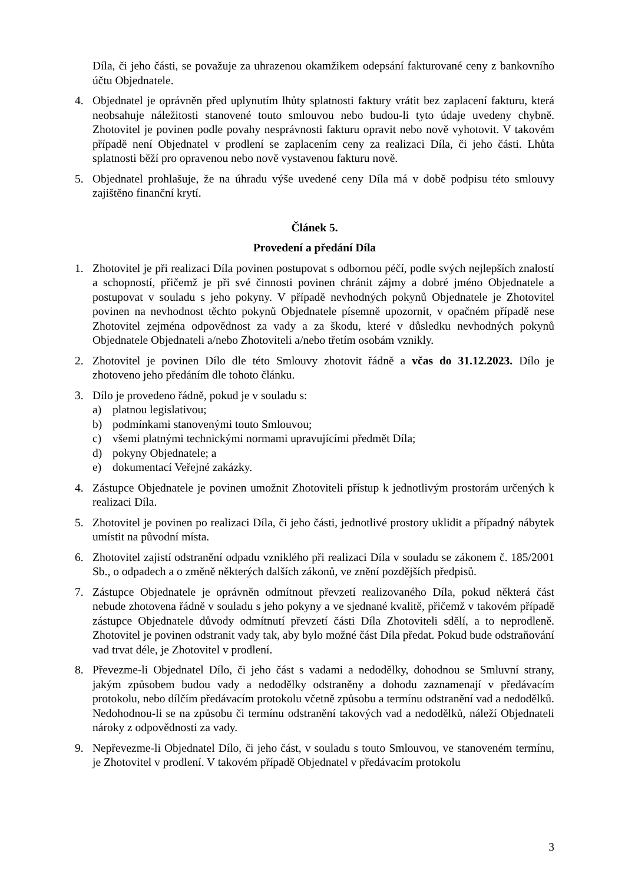Díla, či jeho části, se považuje za uhrazenou okamžikem odepsání fakturované ceny z bankovního účtu Objednatele.
4. Objednatel je oprávněn před uplynutím lhůty splatnosti faktury vrátit bez zaplacení fakturu, která neobsahuje náležitosti stanovené touto smlouvou nebo budou-li tyto údaje uvedeny chybně. Zhotovitel je povinen podle povahy nesprávnosti fakturu opravit nebo nově vyhotovit. V takovém případě není Objednatel v prodlení se zaplacením ceny za realizaci Díla, či jeho části. Lhůta splatnosti běží pro opravenou nebo nově vystavenou fakturu nově.
5. Objednatel prohlašuje, že na úhradu výše uvedené ceny Díla má v době podpisu této smlouvy zajištěno finanční krytí.
Článek 5.
Provedení a předání Díla
1. Zhotovitel je při realizaci Díla povinen postupovat s odbornou péčí, podle svých nejlepších znalostí a schopností, přičemž je při své činnosti povinen chránit zájmy a dobré jméno Objednatele a postupovat v souladu s jeho pokyny. V případě nevhodných pokynů Objednatele je Zhotovitel povinen na nevhodnost těchto pokynů Objednatele písemně upozornit, v opačném případě nese Zhotovitel zejména odpovědnost za vady a za škodu, které v důsledku nevhodných pokynů Objednatele Objednateli a/nebo Zhotoviteli a/nebo třetím osobám vznikly.
2. Zhotovitel je povinen Dílo dle této Smlouvy zhotovit řádně a včas do 31.12.2023. Dílo je zhotoveno jeho předáním dle tohoto článku.
3. Dílo je provedeno řádně, pokud je v souladu s:
a) platnou legislativou;
b) podmínkami stanovenými touto Smlouvou;
c) všemi platnými technickými normami upravujícími předmět Díla;
d) pokyny Objednatele; a
e) dokumentací Veřejné zakázky.
4. Zástupce Objednatele je povinen umožnit Zhotoviteli přístup k jednotlivým prostorám určených k realizaci Díla.
5. Zhotovitel je povinen po realizaci Díla, či jeho části, jednotlivé prostory uklidit a případný nábytek umístit na původní místa.
6. Zhotovitel zajistí odstranění odpadu vzniklého při realizaci Díla v souladu se zákonem č. 185/2001 Sb., o odpadech a o změně některých dalších zákonů, ve znění pozdějších předpisů.
7. Zástupce Objednatele je oprávněn odmítnout převzetí realizovaného Díla, pokud některá část nebude zhotovena řádně v souladu s jeho pokyny a ve sjednané kvalitě, přičemž v takovém případě zástupce Objednatele důvody odmítnutí převzetí části Díla Zhotoviteli sdělí, a to neprodleně. Zhotovitel je povinen odstranit vady tak, aby bylo možné část Díla předat. Pokud bude odstraňování vad trvat déle, je Zhotovitel v prodlení.
8. Převezme-li Objednatel Dílo, či jeho část s vadami a nedodělky, dohodnou se Smluvní strany, jakým způsobem budou vady a nedodělky odstraněny a dohodu zaznamenají v předávacím protokolu, nebo dílčím předávacím protokolu včetně způsobu a termínu odstranění vad a nedodělků. Nedohodnou-li se na způsobu či termínu odstranění takových vad a nedodělků, náleží Objednateli nároky z odpovědnosti za vady.
9. Nepřevezme-li Objednatel Dílo, či jeho část, v souladu s touto Smlouvou, ve stanoveném termínu, je Zhotovitel v prodlení. V takovém případě Objednatel v předávacím protokolu
3